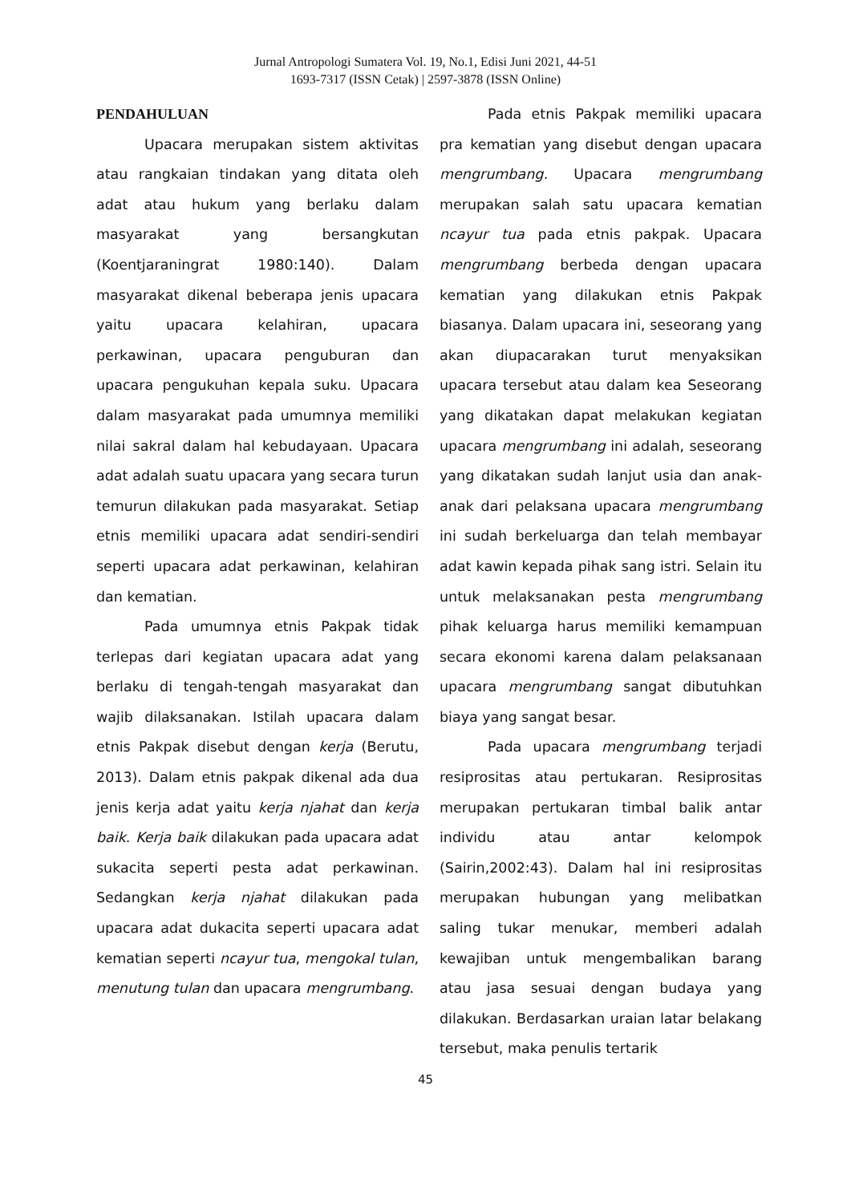Jurnal Antropologi Sumatera Vol. 19, No.1, Edisi Juni 2021, 44-51
1693-7317 (ISSN Cetak) | 2597-3878 (ISSN Online)
PENDAHULUAN
Upacara merupakan sistem aktivitas atau rangkaian tindakan yang ditata oleh adat atau hukum yang berlaku dalam masyarakat yang bersangkutan (Koentjaraningrat 1980:140). Dalam masyarakat dikenal beberapa jenis upacara yaitu upacara kelahiran, upacara perkawinan, upacara penguburan dan upacara pengukuhan kepala suku. Upacara dalam masyarakat pada umumnya memiliki nilai sakral dalam hal kebudayaan. Upacara adat adalah suatu upacara yang secara turun temurun dilakukan pada masyarakat. Setiap etnis memiliki upacara adat sendiri-sendiri seperti upacara adat perkawinan, kelahiran dan kematian.
Pada umumnya etnis Pakpak tidak terlepas dari kegiatan upacara adat yang berlaku di tengah-tengah masyarakat dan wajib dilaksanakan. Istilah upacara dalam etnis Pakpak disebut dengan kerja (Berutu, 2013). Dalam etnis pakpak dikenal ada dua jenis kerja adat yaitu kerja njahat dan kerja baik. Kerja baik dilakukan pada upacara adat sukacita seperti pesta adat perkawinan. Sedangkan kerja njahat dilakukan pada upacara adat dukacita seperti upacara adat kematian seperti ncayur tua, mengokal tulan, menutung tulan dan upacara mengrumbang.
Pada etnis Pakpak memiliki upacara pra kematian yang disebut dengan upacara mengrumbang. Upacara mengrumbang merupakan salah satu upacara kematian ncayur tua pada etnis pakpak. Upacara mengrumbang berbeda dengan upacara kematian yang dilakukan etnis Pakpak biasanya. Dalam upacara ini, seseorang yang akan diupacarakan turut menyaksikan upacara tersebut atau dalam kea Seseorang yang dikatakan dapat melakukan kegiatan upacara mengrumbang ini adalah, seseorang yang dikatakan sudah lanjut usia dan anak-anak dari pelaksana upacara mengrumbang ini sudah berkeluarga dan telah membayar adat kawin kepada pihak sang istri. Selain itu untuk melaksanakan pesta mengrumbang pihak keluarga harus memiliki kemampuan secara ekonomi karena dalam pelaksanaan upacara mengrumbang sangat dibutuhkan biaya yang sangat besar.
Pada upacara mengrumbang terjadi resiprositas atau pertukaran. Resiprositas merupakan pertukaran timbal balik antar individu atau antar kelompok (Sairin,2002:43). Dalam hal ini resiprositas merupakan hubungan yang melibatkan saling tukar menukar, memberi adalah kewajiban untuk mengembalikan barang atau jasa sesuai dengan budaya yang dilakukan. Berdasarkan uraian latar belakang tersebut, maka penulis tertarik
45